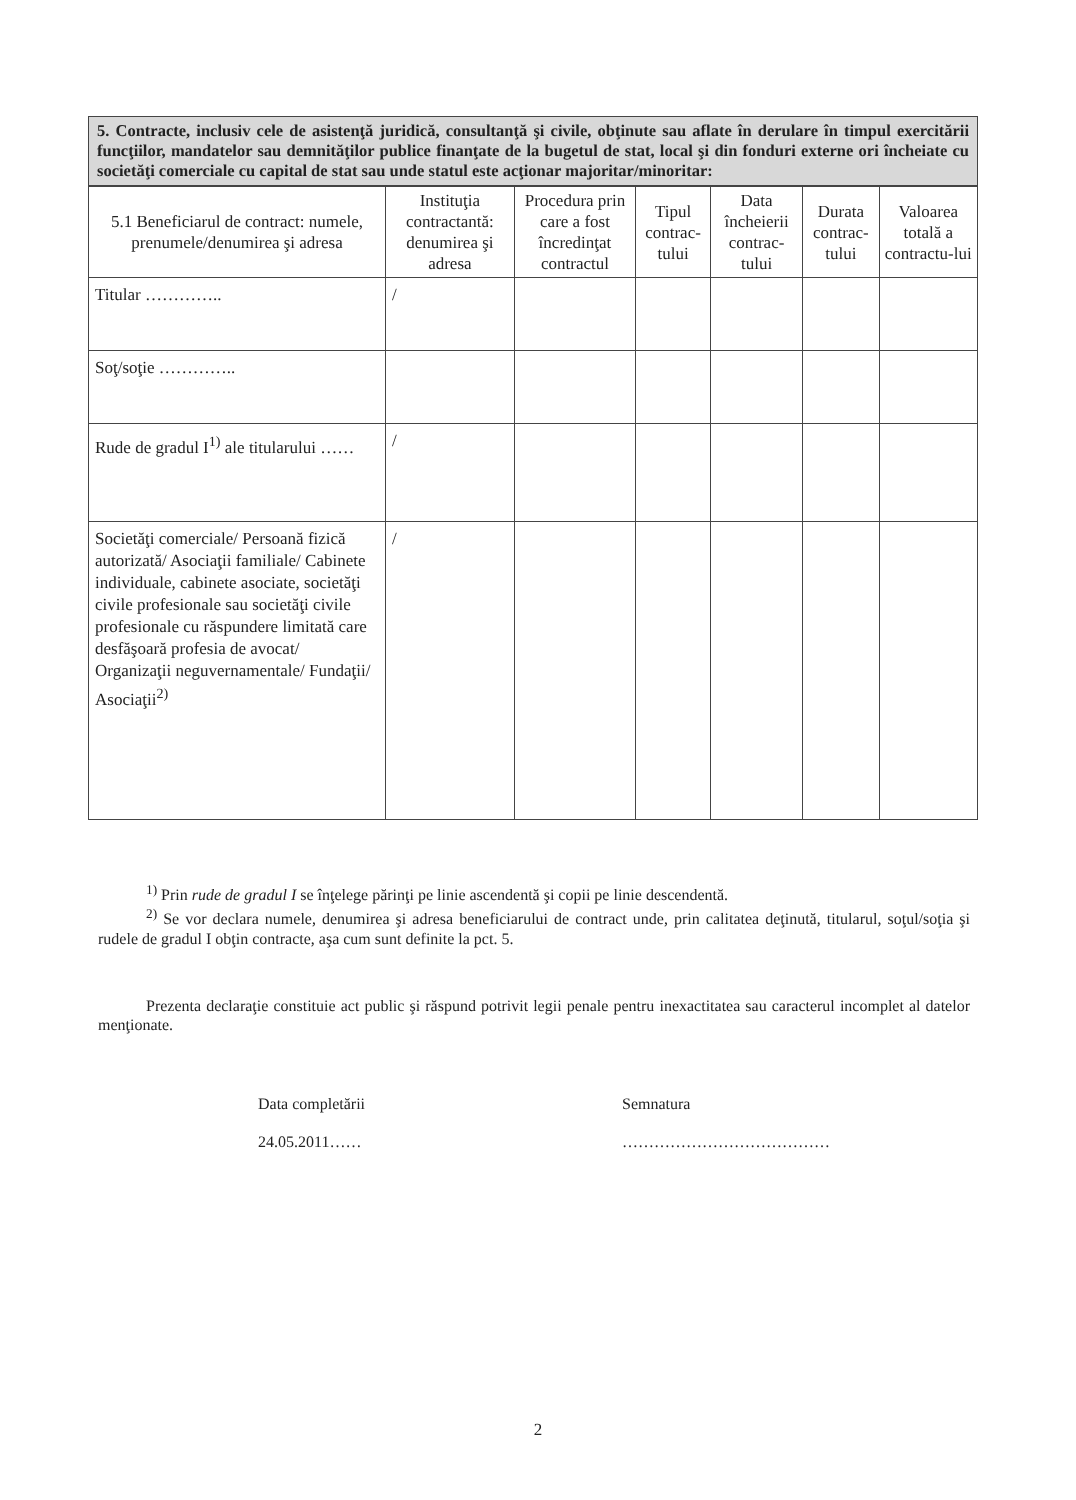5. Contracte, inclusiv cele de asistenţă juridică, consultanţă şi civile, obţinute sau aflate în derulare în timpul exercitării funcţiilor, mandatelor sau demnităţilor publice finanţate de la bugetul de stat, local şi din fonduri externe ori încheiate cu societăţi comerciale cu capital de stat sau unde statul este acţionar majoritar/minoritar:
| 5.1 Beneficiarul de contract: numele, prenumele/denumirea şi adresa | Instituţia contractantă: denumirea şi adresa | Procedura prin care a fost încredinţat contractul | Tipul contrac-tului | Data încheierii contrac-tului | Durata contrac-tului | Valoarea totală a contractu-lui |
| --- | --- | --- | --- | --- | --- | --- |
| Titular ………….. | / | | | | | |
| Soţ/soţie ………….. | | | | | | |
| Rude de gradul I<sup>1)</sup> ale titularului …… | / | | | | | |
| Societăţi comerciale/ Persoană fizică autorizată/ Asociaţii familiale/ Cabinete individuale, cabinete asociate, societăţi civile profesionale sau societăţi civile profesionale cu răspundere limitată care desfăşoară profesia de avocat/ Organizaţii neguvernamentale/ Fundaţii/ Asociaţii<sup>2)</sup> | / | | | | | |
<sup>1)</sup> Prin rude de gradul I se înţelege părinţi pe linie ascendentă şi copii pe linie descendentă.
<sup>2)</sup> Se vor declara numele, denumirea şi adresa beneficiarului de contract unde, prin calitatea deţinută, titularul, soţul/soţia şi rudele de gradul I obţin contracte, aşa cum sunt definite la pct. 5.
Prezenta declaraţie constituie act public şi răspund potrivit legii penale pentru inexactitatea sau caracterul incomplet al datelor menţionate.
Data completării
24.05.2011……
Semnatura
…………………………………
2